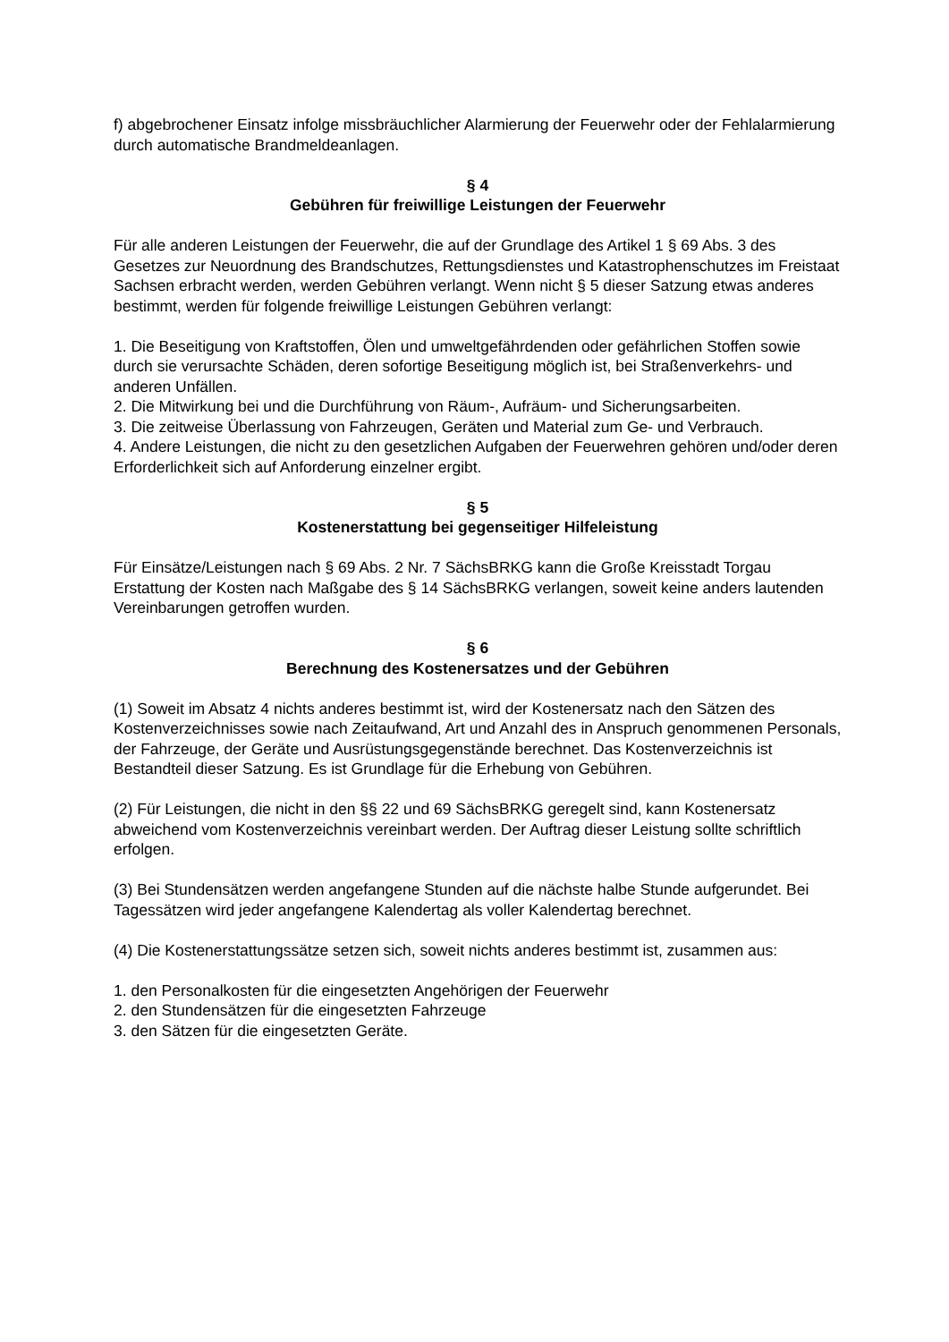f) abgebrochener Einsatz infolge missbräuchlicher Alarmierung der Feuerwehr oder der Fehlalarmierung durch automatische Brandmeldeanlagen.
§ 4
Gebühren für freiwillige Leistungen der Feuerwehr
Für alle anderen Leistungen der Feuerwehr, die auf der Grundlage des Artikel 1 § 69 Abs. 3 des Gesetzes zur Neuordnung des Brandschutzes, Rettungsdienstes und Katastrophenschutzes im Freistaat Sachsen erbracht werden, werden Gebühren verlangt. Wenn nicht § 5 dieser Satzung etwas anderes bestimmt, werden für folgende freiwillige Leistungen Gebühren verlangt:
1. Die Beseitigung von Kraftstoffen, Ölen und umweltgefährdenden oder gefährlichen Stoffen sowie durch sie verursachte Schäden, deren sofortige Beseitigung möglich ist, bei Straßenverkehrs- und anderen Unfällen.
2. Die Mitwirkung bei und die Durchführung von Räum-, Aufräum- und Sicherungsarbeiten.
3. Die zeitweise Überlassung von Fahrzeugen, Geräten und Material zum Ge- und Verbrauch.
4. Andere Leistungen, die nicht zu den gesetzlichen Aufgaben der Feuerwehren gehören und/oder deren Erforderlichkeit sich auf Anforderung einzelner ergibt.
§ 5
Kostenerstattung bei gegenseitiger Hilfeleistung
Für Einsätze/Leistungen nach § 69 Abs. 2 Nr. 7 SächsBRKG kann die Große Kreisstadt Torgau Erstattung der Kosten nach Maßgabe des § 14 SächsBRKG verlangen, soweit keine anders lautenden Vereinbarungen getroffen wurden.
§ 6
Berechnung des Kostenersatzes und der Gebühren
(1) Soweit im Absatz 4 nichts anderes bestimmt ist, wird der Kostenersatz nach den Sätzen des Kostenverzeichnisses sowie nach Zeitaufwand, Art und Anzahl des in Anspruch genommenen Personals, der Fahrzeuge, der Geräte und Ausrüstungsgegenstände berechnet. Das Kostenverzeichnis ist Bestandteil dieser Satzung. Es ist Grundlage für die Erhebung von Gebühren.
(2) Für Leistungen, die nicht in den §§ 22 und 69 SächsBRKG geregelt sind, kann Kostenersatz abweichend vom Kostenverzeichnis vereinbart werden. Der Auftrag dieser Leistung sollte schriftlich erfolgen.
(3) Bei Stundensätzen werden angefangene Stunden auf die nächste halbe Stunde aufgerundet. Bei Tagessätzen wird jeder angefangene Kalendertag als voller Kalendertag berechnet.
(4) Die Kostenerstattungssätze setzen sich, soweit nichts anderes bestimmt ist, zusammen aus:
1. den Personalkosten für die eingesetzten Angehörigen der Feuerwehr
2. den Stundensätzen für die eingesetzten Fahrzeuge
3. den Sätzen für die eingesetzten Geräte.